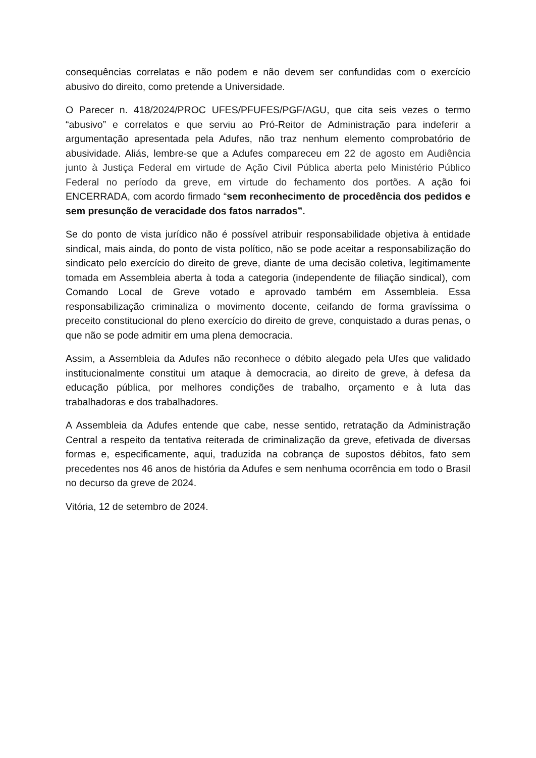consequências correlatas e não podem e não devem ser confundidas com o exercício abusivo do direito, como pretende a Universidade.
O Parecer n. 418/2024/PROC UFES/PFUFES/PGF/AGU, que cita seis vezes o termo “abusivo” e correlatos e que serviu ao Pró-Reitor de Administração para indeferir a argumentação apresentada pela Adufes, não traz nenhum elemento comprobatório de abusividade. Aliás, lembre-se que a Adufes compareceu em 22 de agosto em Audiência junto à Justiça Federal em virtude de Ação Civil Pública aberta pelo Ministério Público Federal no período da greve, em virtude do fechamento dos portões. A ação foi ENCERRADA, com acordo firmado “sem reconhecimento de procedência dos pedidos e sem presunção de veracidade dos fatos narrados”.
Se do ponto de vista jurídico não é possível atribuir responsabilidade objetiva à entidade sindical, mais ainda, do ponto de vista político, não se pode aceitar a responsabilização do sindicato pelo exercício do direito de greve, diante de uma decisão coletiva, legitimamente tomada em Assembleia aberta à toda a categoria (independente de filiação sindical), com Comando Local de Greve votado e aprovado também em Assembleia. Essa responsabilização criminaliza o movimento docente, ceifando de forma gravíssima o preceito constitucional do pleno exercício do direito de greve, conquistado a duras penas, o que não se pode admitir em uma plena democracia.
Assim, a Assembleia da Adufes não reconhece o débito alegado pela Ufes que validado institucionalmente constitui um ataque à democracia, ao direito de greve, à defesa da educação pública, por melhores condições de trabalho, orçamento e à luta das trabalhadoras e dos trabalhadores.
A Assembleia da Adufes entende que cabe, nesse sentido, retratação da Administração Central a respeito da tentativa reiterada de criminalização da greve, efetivada de diversas formas e, especificamente, aqui, traduzida na cobrança de supostos débitos, fato sem precedentes nos 46 anos de história da Adufes e sem nenhuma ocorrência em todo o Brasil no decurso da greve de 2024.
Vitória, 12 de setembro de 2024.